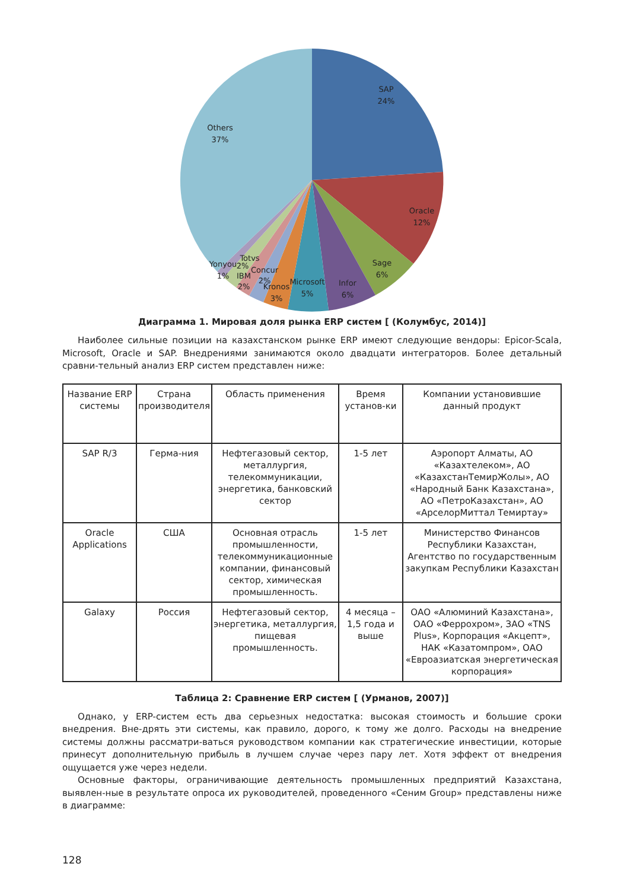SAP
24%
Oracle
12%
Sage
6%
Infor
6%
Microsoft
5%
Kronos
3%
Concur
2%
IBM
2%
Totvs
2%
Yonyou
1%
Others
37%
Диаграмма 1. Мировая доля рынка ERP систем [ (Колумбус, 2014)]
Наиболее сильные позиции на казахстанском рынке ERP имеют следующие вендоры: Epicor-Scala, Microsoft, Oracle и SAP. Внедрениями занимаются около двадцати интеграторов. Более детальный сравни-тельный анализ ERP систем представлен ниже:
| Название ERP системы | Страна производителя | Область применения | Время установ-ки | Компании установившие данный продукт |
| SAP R/3 | Герма-ния | Нефтегазовый сектор, металлургия, телекоммуникации, энергетика, банковский сектор | 1-5 лет | Аэропорт Алматы, АО «Казахтелеком», АО «КазахстанТемирЖолы», АО «Народный Банк Казахстана», АО «ПетроКазахстан», АО «АрселорМиттал Темиртау» |
| Oracle Applications | США | Основная отрасль промышленности, телекоммуникационные компании, финансовый сектор, химическая промышленность. | 1-5 лет | Министерство Финансов Республики Казахстан, Агентство по государственным закупкам Республики Казахстан |
| Galaxy | Россия | Нефтегазовый сектор, энергетика, металлургия, пищевая промышленность. | 4 месяца – 1,5 года и выше | ОАО «Алюминий Казахстана», ОАО «Феррохром», ЗАО «TNS Plus», Корпорация «Акцепт», НАК «Казатомпром», ОАО «Евроазиатская энергетическая корпорация» |
Таблица 2: Сравнение ERP систем [ (Урманов, 2007)]
Однако, у ERP-систем есть два серьезных недостатка: высокая стоимость и большие сроки внедрения. Вне-дрять эти системы, как правило, дорого, к тому же долго. Расходы на внедрение системы должны рассматри-ваться руководством компании как стратегические инвестиции, которые принесут дополнительную прибыль в лучшем случае через пару лет. Хотя эффект от внедрения ощущается уже через недели.
Основные факторы, ограничивающие деятельность промышленных предприятий Казахстана, выявлен-ные в результате опроса их руководителей, проведенного «Сеним Group» представлены ниже в диаграмме:
128